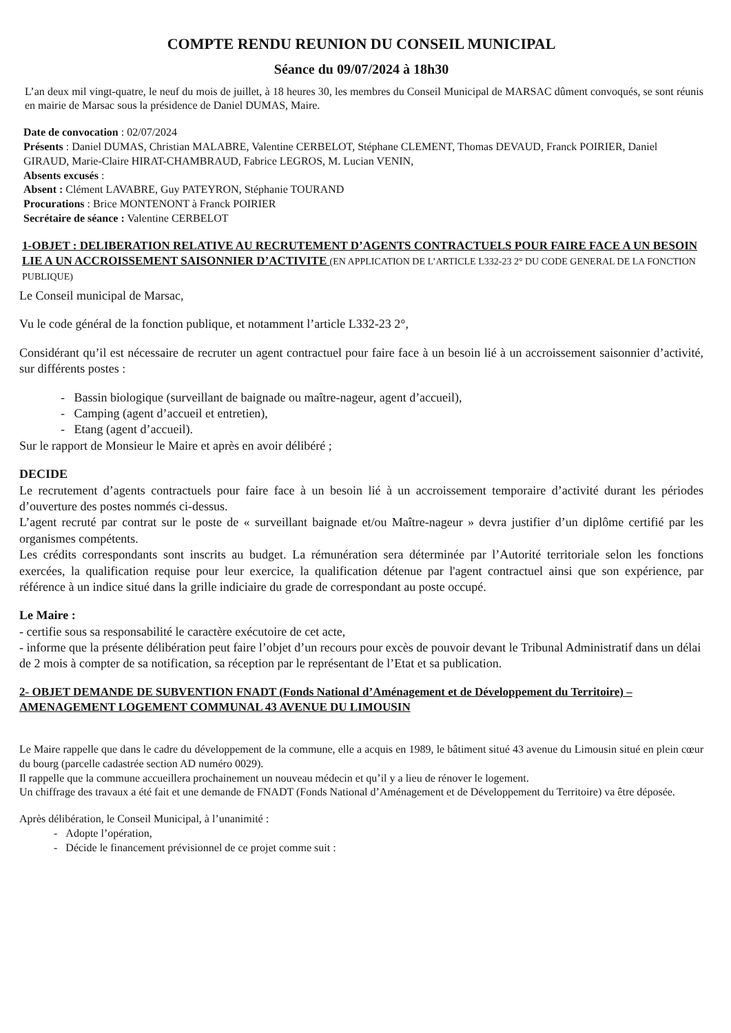COMPTE RENDU REUNION DU CONSEIL MUNICIPAL
Séance du 09/07/2024 à 18h30
L’an deux mil vingt-quatre, le neuf du mois de juillet, à 18 heures 30, les membres du Conseil Municipal de MARSAC dûment convoqués, se sont réunis en mairie de Marsac sous la présidence de Daniel DUMAS, Maire.
Date de convocation : 02/07/2024
Présents : Daniel DUMAS, Christian MALABRE, Valentine CERBELOT, Stéphane CLEMENT, Thomas DEVAUD, Franck POIRIER, Daniel GIRAUD, Marie-Claire HIRAT-CHAMBRAUD, Fabrice LEGROS, M. Lucian VENIN,
Absents excusés :
Absent : Clément LAVABRE, Guy PATEYRON, Stéphanie TOURAND
Procurations : Brice MONTENONT à Franck POIRIER
Secrétaire de séance : Valentine CERBELOT
1-OBJET : DELIBERATION RELATIVE AU RECRUTEMENT D’AGENTS CONTRACTUELS POUR FAIRE FACE A UN BESOIN LIE A UN ACCROISSEMENT SAISONNIER D’ACTIVITE (EN APPLICATION DE L’ARTICLE L332-23 2° DU CODE GENERAL DE LA FONCTION PUBLIQUE)
Le Conseil municipal de Marsac,
Vu le code général de la fonction publique, et notamment l’article L332-23 2°,
Considérant qu’il est nécessaire de recruter un agent contractuel pour faire face à un besoin lié à un accroissement saisonnier d’activité, sur différents postes :
- Bassin biologique (surveillant de baignade ou maître-nageur, agent d’accueil),
- Camping (agent d’accueil et entretien),
- Etang (agent d’accueil).
Sur le rapport de Monsieur le Maire et après en avoir délibéré ;
DECIDE
Le recrutement d’agents contractuels pour faire face à un besoin lié à un accroissement temporaire d’activité durant les périodes d’ouverture des postes nommés ci-dessus.
L’agent recruté par contrat sur le poste de « surveillant baignade et/ou Maître-nageur » devra justifier d’un diplôme certifié par les organismes compétents.
Les crédits correspondants sont inscrits au budget. La rémunération sera déterminée par l’Autorité territoriale selon les fonctions exercées, la qualification requise pour leur exercice, la qualification détenue par l'agent contractuel ainsi que son expérience, par référence à un indice situé dans la grille indiciaire du grade de correspondant au poste occupé.
Le Maire :
- certifie sous sa responsabilité le caractère exécutoire de cet acte,
- informe que la présente délibération peut faire l’objet d’un recours pour excès de pouvoir devant le Tribunal Administratif dans un délai de 2 mois à compter de sa notification, sa réception par le représentant de l’Etat et sa publication.
2- OBJET DEMANDE DE SUBVENTION FNADT (Fonds National d’Aménagement et de Développement du Territoire) – AMENAGEMENT LOGEMENT COMMUNAL 43 AVENUE DU LIMOUSIN
Le Maire rappelle que dans le cadre du développement de la commune, elle a acquis en 1989, le bâtiment situé 43 avenue du Limousin situé en plein cœur du bourg (parcelle cadastrée section AD numéro 0029).
Il rappelle que la commune accueillera prochainement un nouveau médecin et qu’il y a lieu de rénover le logement.
Un chiffrage des travaux a été fait et une demande de FNADT (Fonds National d’Aménagement et de Développement du Territoire) va être déposée.
Après délibération, le Conseil Municipal, à l’unanimité :
- Adopte l’opération,
- Décide le financement prévisionnel de ce projet comme suit :